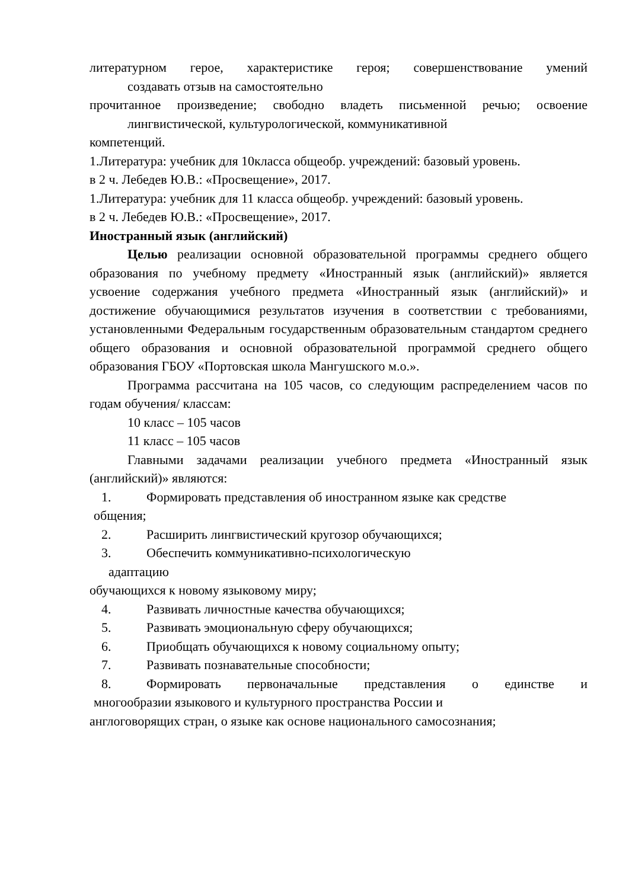литературном герое, характеристике героя; совершенствование умений
создавать отзыв на самостоятельно
прочитанное произведение; свободно владеть письменной речью; освоение
лингвистической, культурологической, коммуникативной
компетенций.
1.Литература: учебник для 10класса общеобр. учреждений: базовый уровень.
в 2 ч. Лебедев Ю.В.: «Просвещение», 2017.
1.Литература: учебник для 11 класса общеобр. учреждений: базовый уровень.
в 2 ч. Лебедев Ю.В.: «Просвещение», 2017.
Иностранный язык (английский)
Целью реализации основной образовательной программы среднего общего образования по учебному предмету «Иностранный язык (английский)» является усвоение содержания учебного предмета «Иностранный язык (английский)» и достижение обучающимися результатов изучения в соответствии с требованиями, установленными Федеральным государственным образовательным стандартом среднего общего образования и основной образовательной программой среднего общего образования ГБОУ «Портовская школа Мангушского м.о.».
Программа рассчитана на 105 часов, со следующим распределением часов по годам обучения/ классам:
10 класс – 105 часов
11 класс – 105 часов
Главными задачами реализации учебного предмета «Иностранный язык (английский)» являются:
1. Формировать представления об иностранном языке как средстве
общения;
2. Расширить лингвистический кругозор обучающихся;
3. Обеспечить коммуникативно-психологическую
адаптацию
обучающихся к новому языковому миру;
4. Развивать личностные качества обучающихся;
5. Развивать эмоциональную сферу обучающихся;
6. Приобщать обучающихся к новому социальному опыту;
7. Развивать познавательные способности;
8. Формировать первоначальные представления о единстве и
многообразии языкового и культурного пространства России и
англоговорящих стран, о языке как основе национального самосознания;